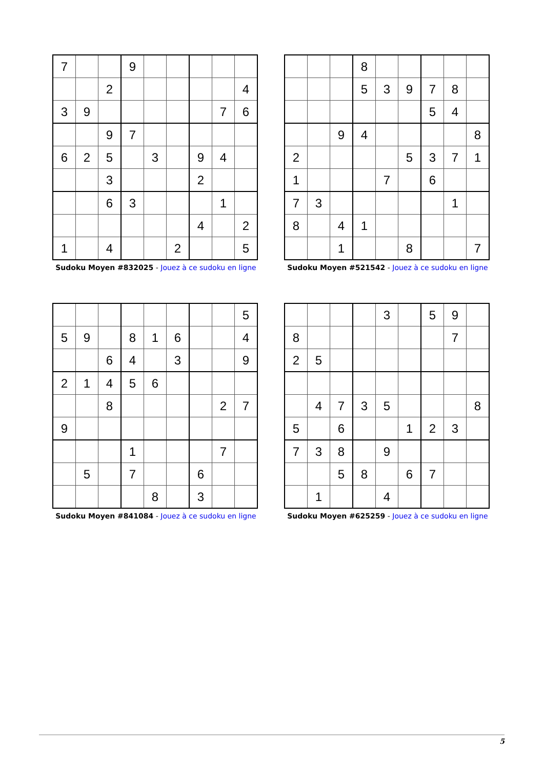| 7 | | | 9 | | | | | |
| | | 2 | | | | | | 4 |
| 3 | 9 | | | | | | 7 | 6 |
| | | 9 | 7 | | | | | |
| 6 | 2 | 5 | | 3 | | 9 | 4 | |
| | | 3 | | | | 2 | | |
| | | 6 | 3 | | | | 1 | |
| | | | | | | 4 | | 2 |
| 1 | | 4 | | | 2 | | | 5 |
Sudoku Moyen #832025 - Jouez à ce sudoku en ligne
| | | | 8 | | | | | |
| | | | 5 | 3 | 9 | 7 | 8 | |
| | | | | | | 5 | 4 | |
| | | 9 | 4 | | | | | 8 |
| 2 | | | | | 5 | 3 | 7 | 1 |
| 1 | | | | 7 | | 6 | | |
| 7 | 3 | | | | | | 1 | |
| 8 | | 4 | 1 | | | | | |
| | | 1 | | | 8 | | | 7 |
Sudoku Moyen #521542 - Jouez à ce sudoku en ligne
| | | | | | | | | 5 |
| 5 | 9 | | 8 | 1 | 6 | | | 4 |
| | | 6 | 4 | | 3 | | | 9 |
| 2 | 1 | 4 | 5 | 6 | | | | |
| | | 8 | | | | | 2 | 7 |
| 9 | | | | | | | | |
| | | | 1 | | | | 7 | |
| | 5 | | 7 | | | 6 | | |
| | | | | 8 | | 3 | | |
Sudoku Moyen #841084 - Jouez à ce sudoku en ligne
| | | | | 3 | | 5 | 9 | |
| 8 | | | | | | | 7 | |
| 2 | 5 | | | | | | | |
| | 4 | 7 | 3 | 5 | | | | 8 |
| 5 | | 6 | | | 1 | 2 | 3 | |
| 7 | 3 | 8 | | 9 | | | | |
| | | 5 | 8 | | 6 | 7 | | |
| | 1 | | | 4 | | | | |
Sudoku Moyen #625259 - Jouez à ce sudoku en ligne
5